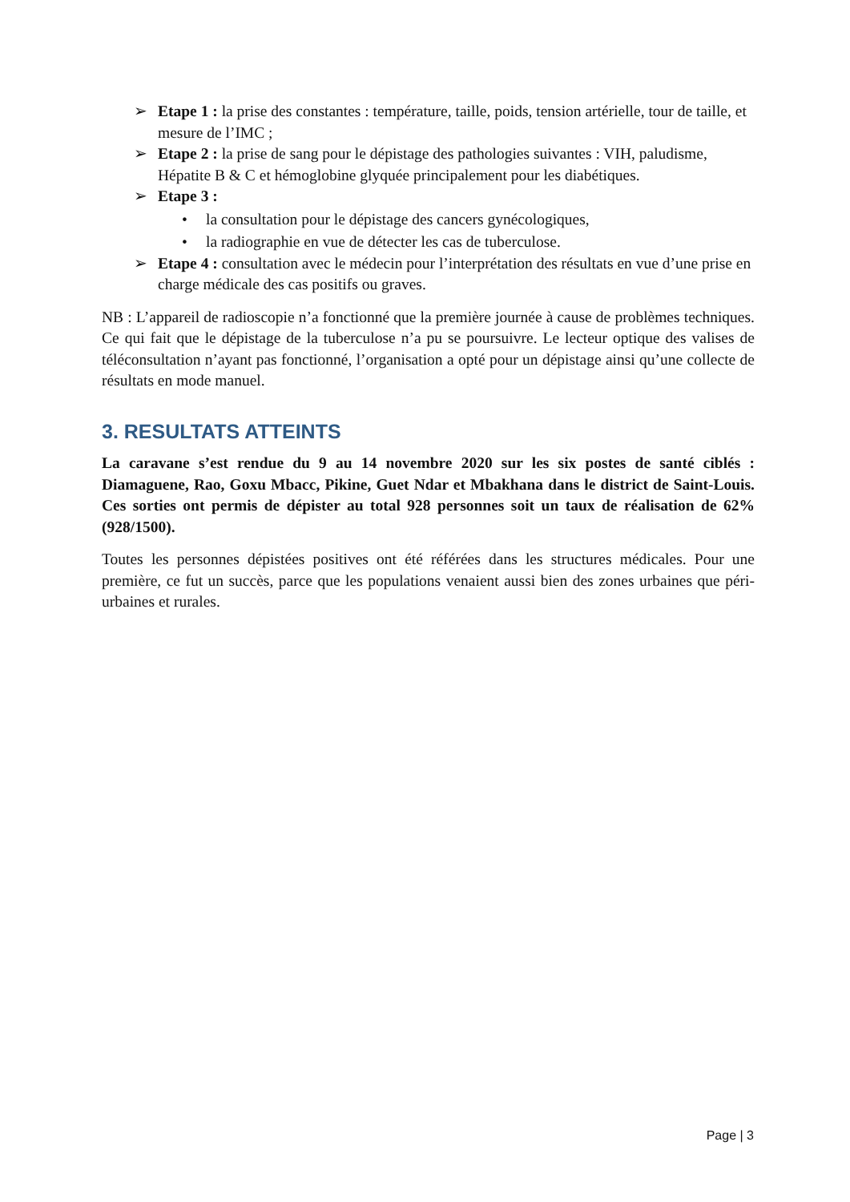➢ Etape 1 : la prise des constantes : température, taille, poids, tension artérielle, tour de taille, et mesure de l’IMC ;
➢ Etape 2 : la prise de sang pour le dépistage des pathologies suivantes : VIH, paludisme, Hépatite B & C et hémoglobine glyquée principalement pour les diabétiques.
➢ Etape 3 :
• la consultation pour le dépistage des cancers gynécologiques,
• la radiographie en vue de détecter les cas de tuberculose.
➢ Etape 4 : consultation avec le médecin pour l’interprétation des résultats en vue d’une prise en charge médicale des cas positifs ou graves.
NB : L’appareil de radioscopie n’a fonctionné que la première journée à cause de problèmes techniques. Ce qui fait que le dépistage de la tuberculose n’a pu se poursuivre. Le lecteur optique des valises de téléconsultation n’ayant pas fonctionné, l’organisation a opté pour un dépistage ainsi qu’une collecte de résultats en mode manuel.
3. RESULTATS ATTEINTS
La caravane s’est rendue du 9 au 14 novembre 2020 sur les six postes de santé ciblés : Diamaguene, Rao, Goxu Mbacc, Pikine, Guet Ndar et Mbakhana dans le district de Saint-Louis. Ces sorties ont permis de dépister au total 928 personnes soit un taux de réalisation de 62% (928/1500).
Toutes les personnes dépistées positives ont été référées dans les structures médicales. Pour une première, ce fut un succès, parce que les populations venaient aussi bien des zones urbaines que péri-urbaines et rurales.
Page | 3